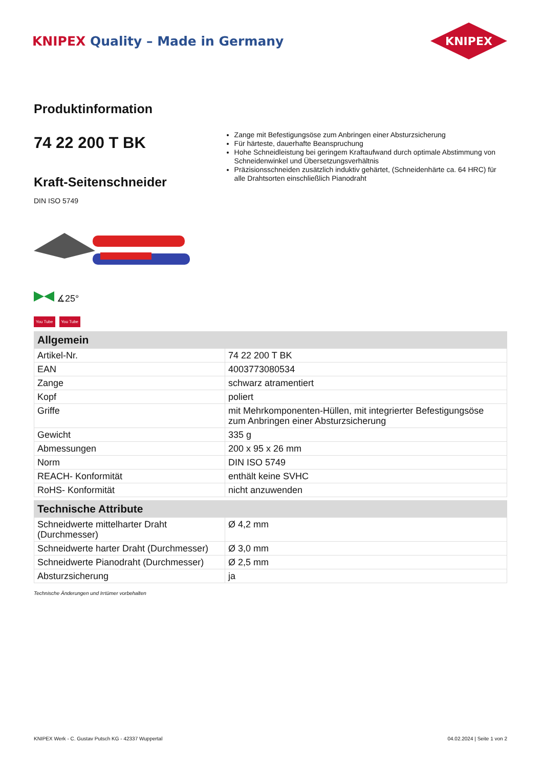KNIPEX Quality – Made in Germany
KNIPEX
Produktinformation
74 22 200 T BK
Kraft-Seitenschneider
DIN ISO 5749
∡25°
You Tube You Tube
Zange mit Befestigungsöse zum Anbringen einer Absturzsicherung
Für härteste, dauerhafte Beanspruchung
Hohe Schneidleistung bei geringem Kraftaufwand durch optimale Abstimmung von Schneidenwinkel und Übersetzungsverhältnis
Präzisionsschneiden zusätzlich induktiv gehärtet, (Schneidenhärte ca. 64 HRC) für alle Drahtsorten einschließlich Pianodraht
| Allgemein | |
| --- | --- |
| Artikel-Nr. | 74 22 200 T BK |
| EAN | 4003773080534 |
| Zange | schwarz atramentiert |
| Kopf | poliert |
| Griffe | mit Mehrkomponenten-Hüllen, mit integrierter Befestigungsöse zum Anbringen einer Absturzsicherung |
| Gewicht | 335 g |
| Abmessungen | 200 x 95 x 26 mm |
| Norm | DIN ISO 5749 |
| REACH- Konformität | enthält keine SVHC |
| RoHS- Konformität | nicht anzuwenden |
| Technische Attribute | |
| --- | --- |
| Schneidwerte mittelharter Draht (Durchmesser) | Ø 4,2 mm |
| Schneidwerte harter Draht (Durchmesser) | Ø 3,0 mm |
| Schneidwerte Pianodraht (Durchmesser) | Ø 2,5 mm |
| Absturzsicherung | ja |
Technische Änderungen und Irrtümer vorbehalten
KNIPEX Werk - C. Gustav Putsch KG - 42337 Wuppertal 04.02.2024 | Seite 1 von 2